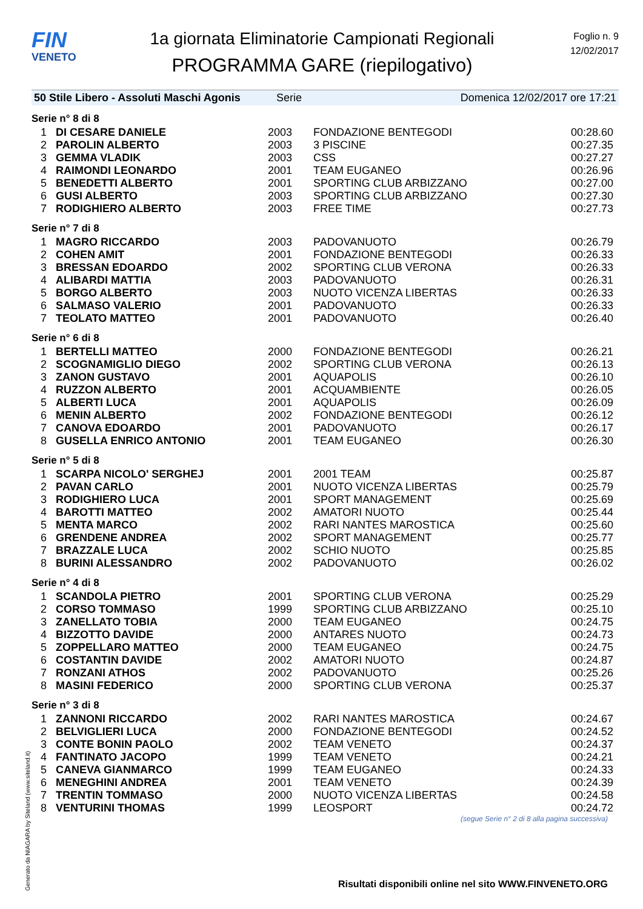FIN
VENETO
1a giornata Eliminatorie Campionati Regionali
PROGRAMMA GARE (riepilogativo)
Foglio n. 9
12/02/2017
50 Stile Libero - Assoluti Maschi Agonis Serie Domenica 12/02/2017 ore 17:21
| Serie n° 8 di 8 | | | | |
| 1 | DI CESARE DANIELE | 2003 | FONDAZIONE BENTEGODI | 00:28.60 |
| 2 | PAROLIN ALBERTO | 2003 | 3 PISCINE | 00:27.35 |
| 3 | GEMMA VLADIK | 2003 | CSS | 00:27.27 |
| 4 | RAIMONDI LEONARDO | 2001 | TEAM EUGANEO | 00:26.96 |
| 5 | BENEDETTI ALBERTO | 2001 | SPORTING CLUB ARBIZZANO | 00:27.00 |
| 6 | GUSI ALBERTO | 2003 | SPORTING CLUB ARBIZZANO | 00:27.30 |
| 7 | RODIGHIERO ALBERTO | 2003 | FREE TIME | 00:27.73 |
| Serie n° 7 di 8 | | | | |
| 1 | MAGRO RICCARDO | 2003 | PADOVANUOTO | 00:26.79 |
| 2 | COHEN AMIT | 2001 | FONDAZIONE BENTEGODI | 00:26.33 |
| 3 | BRESSAN EDOARDO | 2002 | SPORTING CLUB VERONA | 00:26.33 |
| 4 | ALIBARDI MATTIA | 2003 | PADOVANUOTO | 00:26.31 |
| 5 | BORGO ALBERTO | 2003 | NUOTO VICENZA LIBERTAS | 00:26.33 |
| 6 | SALMASO VALERIO | 2001 | PADOVANUOTO | 00:26.33 |
| 7 | TEOLATO MATTEO | 2001 | PADOVANUOTO | 00:26.40 |
| Serie n° 6 di 8 | | | | |
| 1 | BERTELLI MATTEO | 2000 | FONDAZIONE BENTEGODI | 00:26.21 |
| 2 | SCOGNAMIGLIO DIEGO | 2002 | SPORTING CLUB VERONA | 00:26.13 |
| 3 | ZANON GUSTAVO | 2001 | AQUAPOLIS | 00:26.10 |
| 4 | RUZZON ALBERTO | 2001 | ACQUAMBIENTE | 00:26.05 |
| 5 | ALBERTI LUCA | 2001 | AQUAPOLIS | 00:26.09 |
| 6 | MENIN ALBERTO | 2002 | FONDAZIONE BENTEGODI | 00:26.12 |
| 7 | CANOVA EDOARDO | 2001 | PADOVANUOTO | 00:26.17 |
| 8 | GUSELLA ENRICO ANTONIO | 2001 | TEAM EUGANEO | 00:26.30 |
| Serie n° 5 di 8 | | | | |
| 1 | SCARPA NICOLO' SERGHEJ | 2001 | 2001 TEAM | 00:25.87 |
| 2 | PAVAN CARLO | 2001 | NUOTO VICENZA LIBERTAS | 00:25.79 |
| 3 | RODIGHIERO LUCA | 2001 | SPORT MANAGEMENT | 00:25.69 |
| 4 | BAROTTI MATTEO | 2002 | AMATORI NUOTO | 00:25.44 |
| 5 | MENTA MARCO | 2002 | RARI NANTES MAROSTICA | 00:25.60 |
| 6 | GRENDENE ANDREA | 2002 | SPORT MANAGEMENT | 00:25.77 |
| 7 | BRAZZALE LUCA | 2002 | SCHIO NUOTO | 00:25.85 |
| 8 | BURINI ALESSANDRO | 2002 | PADOVANUOTO | 00:26.02 |
| Serie n° 4 di 8 | | | | |
| 1 | SCANDOLA PIETRO | 2001 | SPORTING CLUB VERONA | 00:25.29 |
| 2 | CORSO TOMMASO | 1999 | SPORTING CLUB ARBIZZANO | 00:25.10 |
| 3 | ZANELLATO TOBIA | 2000 | TEAM EUGANEO | 00:24.75 |
| 4 | BIZZOTTO DAVIDE | 2000 | ANTARES NUOTO | 00:24.73 |
| 5 | ZOPPELLARO MATTEO | 2000 | TEAM EUGANEO | 00:24.75 |
| 6 | COSTANTIN DAVIDE | 2002 | AMATORI NUOTO | 00:24.87 |
| 7 | RONZANI ATHOS | 2002 | PADOVANUOTO | 00:25.26 |
| 8 | MASINI FEDERICO | 2000 | SPORTING CLUB VERONA | 00:25.37 |
| Serie n° 3 di 8 | | | | |
| 1 | ZANNONI RICCARDO | 2002 | RARI NANTES MAROSTICA | 00:24.67 |
| 2 | BELVIGLIERI LUCA | 2000 | FONDAZIONE BENTEGODI | 00:24.52 |
| 3 | CONTE BONIN PAOLO | 2002 | TEAM VENETO | 00:24.37 |
| 4 | FANTINATO JACOPO | 1999 | TEAM VENETO | 00:24.21 |
| 5 | CANEVA GIANMARCO | 1999 | TEAM EUGANEO | 00:24.33 |
| 6 | MENEGHINI ANDREA | 2001 | TEAM VENETO | 00:24.39 |
| 7 | TRENTIN TOMMASO | 2000 | NUOTO VICENZA LIBERTAS | 00:24.58 |
| 8 | VENTURINI THOMAS | 1999 | LEOSPORT | 00:24.72 |
(segue Serie n° 2 di 8 alla pagina successiva)
Generato da NIAGARA by Siteland (www.siteland.it)
Risultati disponibili online nel sito WWW.FINVENETO.ORG